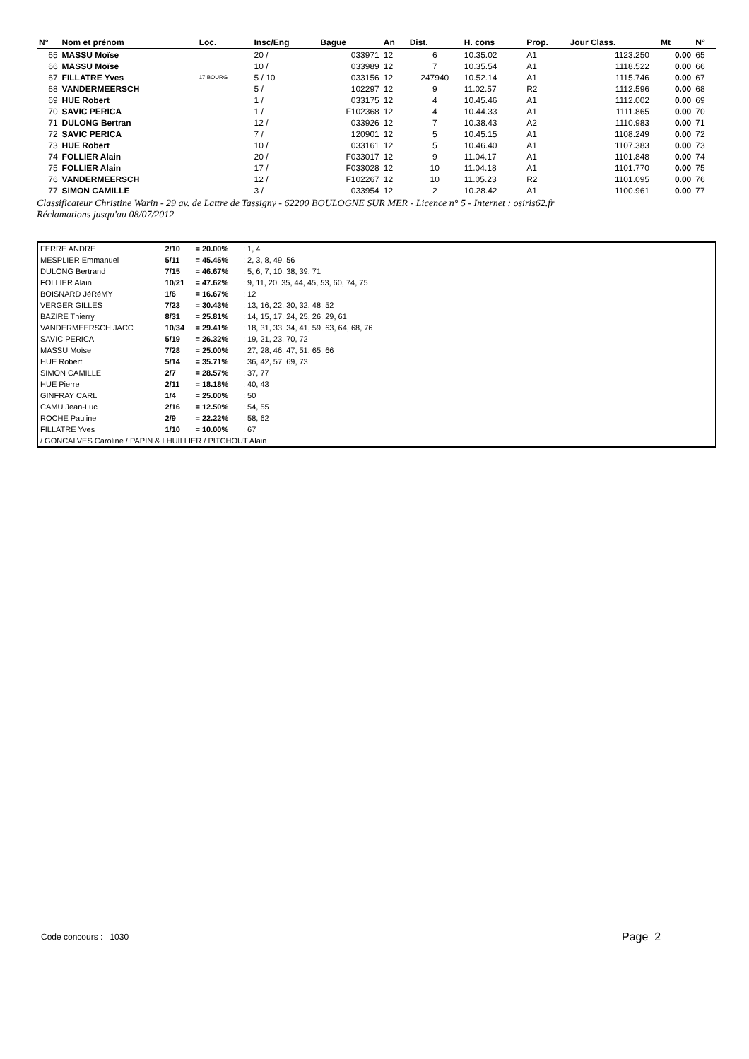| N° | Nom et prénom | Loc. | Insc/Eng | Bague | An | Dist. | H. cons | Prop. | Jour Class. | | Mt | N° |
| --- | --- | --- | --- | --- | --- | --- | --- | --- | --- | --- | --- | --- |
| 65 | MASSU Moïse | | 20 / | 033971 | 12 | 6 | 10.35.02 | A1 | 1123.250 | | 0.00 | 65 |
| 66 | MASSU Moïse | | 10 / | 033989 | 12 | 7 | 10.35.54 | A1 | 1118.522 | | 0.00 | 66 |
| 67 | FILLATRE Yves | 17 BOURG | 5 / 10 | 033156 | 12 | 247940 | 10.52.14 | A1 | 1115.746 | | 0.00 | 67 |
| 68 | VANDERMEERSCH | | 5 / | 102297 | 12 | 9 | 11.02.57 | R2 | 1112.596 | | 0.00 | 68 |
| 69 | HUE Robert | | 1 / | 033175 | 12 | 4 | 10.45.46 | A1 | 1112.002 | | 0.00 | 69 |
| 70 | SAVIC PERICA | | 1 / | F102368 | 12 | 4 | 10.44.33 | A1 | 1111.865 | | 0.00 | 70 |
| 71 | DULONG Bertran | | 12 / | 033926 | 12 | 7 | 10.38.43 | A2 | 1110.983 | | 0.00 | 71 |
| 72 | SAVIC PERICA | | 7 / | 120901 | 12 | 5 | 10.45.15 | A1 | 1108.249 | | 0.00 | 72 |
| 73 | HUE Robert | | 10 / | 033161 | 12 | 5 | 10.46.40 | A1 | 1107.383 | | 0.00 | 73 |
| 74 | FOLLIER Alain | | 20 / | F033017 | 12 | 9 | 11.04.17 | A1 | 1101.848 | | 0.00 | 74 |
| 75 | FOLLIER Alain | | 17 / | F033028 | 12 | 10 | 11.04.18 | A1 | 1101.770 | | 0.00 | 75 |
| 76 | VANDERMEERSCH | | 12 / | F102267 | 12 | 10 | 11.05.23 | R2 | 1101.095 | | 0.00 | 76 |
| 77 | SIMON CAMILLE | | 3 / | 033954 | 12 | 2 | 10.28.42 | A1 | 1100.961 | | 0.00 | 77 |
Classificateur Christine Warin - 29 av. de Lattre de Tassigny - 62200 BOULOGNE SUR MER - Licence n° 5 - Internet : osiris62.fr
Réclamations jusqu'au 08/07/2012
| FERRE ANDRE | 2/10 | = 20.00% | : 1, 4 |
| MESPLIER Emmanuel | 5/11 | = 45.45% | : 2, 3, 8, 49, 56 |
| DULONG Bertrand | 7/15 | = 46.67% | : 5, 6, 7, 10, 38, 39, 71 |
| FOLLIER Alain | 10/21 | = 47.62% | : 9, 11, 20, 35, 44, 45, 53, 60, 74, 75 |
| BOISNARD JéRéMY | 1/6 | = 16.67% | : 12 |
| VERGER GILLES | 7/23 | = 30.43% | : 13, 16, 22, 30, 32, 48, 52 |
| BAZIRE Thierry | 8/31 | = 25.81% | : 14, 15, 17, 24, 25, 26, 29, 61 |
| VANDERMEERSCH JACC | 10/34 | = 29.41% | : 18, 31, 33, 34, 41, 59, 63, 64, 68, 76 |
| SAVIC PERICA | 5/19 | = 26.32% | : 19, 21, 23, 70, 72 |
| MASSU Moïse | 7/28 | = 25.00% | : 27, 28, 46, 47, 51, 65, 66 |
| HUE Robert | 5/14 | = 35.71% | : 36, 42, 57, 69, 73 |
| SIMON CAMILLE | 2/7 | = 28.57% | : 37, 77 |
| HUE Pierre | 2/11 | = 18.18% | : 40, 43 |
| GINFRAY CARL | 1/4 | = 25.00% | : 50 |
| CAMU Jean-Luc | 2/16 | = 12.50% | : 54, 55 |
| ROCHE Pauline | 2/9 | = 22.22% | : 58, 62 |
| FILLATRE Yves | 1/10 | = 10.00% | : 67 |
| / GONCALVES Caroline / PAPIN & LHUILLIER / PITCHOUT Alain | | | |
Code concours : 1030 Page 2